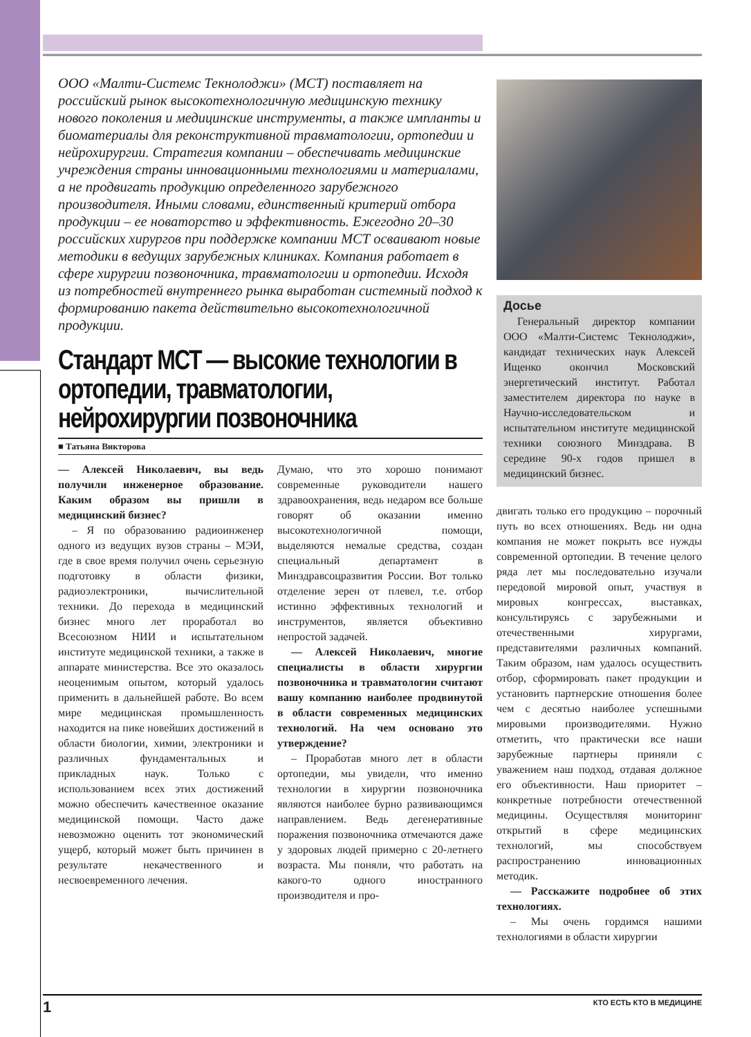ООО «Малти-Системс Текнолоджи» (МСТ) поставляет на российский рынок высокотехнологичную медицинскую технику нового поколения и медицинские инструменты, а также импланты и биоматериалы для реконструктивной травматологии, ортопедии и нейрохирургии. Стратегия компании – обеспечивать медицинские учреждения страны инновационными технологиями и материалами, а не продвигать продукцию определенного зарубежного производителя. Иными словами, единственный критерий отбора продукции – ее новаторство и эффективность. Ежегодно 20–30 российских хирургов при поддержке компании МСТ осваивают новые методики в ведущих зарубежных клиниках. Компания работает в сфере хирургии позвоночника, травматологии и ортопедии. Исходя из потребностей внутреннего рынка выработан системный подход к формированию пакета действительно высокотехнологичной продукции.
Стандарт МСТ — высокие технологии в ортопедии, травматологии, нейрохирургии позвоночника
■ Татьяна Викторова
— Алексей Николаевич, вы ведь получили инженерное образование. Каким образом вы пришли в медицинский бизнес?
– Я по образованию радиоинженер одного из ведущих вузов страны – МЭИ, где в свое время получил очень серьезную подготовку в области физики, радиоэлектроники, вычислительной техники. До перехода в медицинский бизнес много лет проработал во Всесоюзном НИИ и испытательном институте медицинской техники, а также в аппарате министерства. Все это оказалось неоценимым опытом, который удалось применить в дальнейшей работе. Во всем мире медицинская промышленность находится на пике новейших достижений в области биологии, химии, электроники и различных фундаментальных и прикладных наук. Только с использованием всех этих достижений можно обеспечить качественное оказание медицинской помощи. Часто даже невозможно оценить тот экономический ущерб, который может быть причинен в результате некачественного и несвоевременного лечения.
Думаю, что это хорошо понимают современные руководители нашего здравоохранения, ведь недаром все больше говорят об оказании именно высокотехнологичной помощи, выделяются немалые средства, создан специальный департамент в Минздравсоцразвития России. Вот только отделение зерен от плевел, т.е. отбор истинно эффективных технологий и инструментов, является объективно непростой задачей.
— Алексей Николаевич, многие специалисты в области хирургии позвоночника и травматологии считают вашу компанию наиболее продвинутой в области современных медицинских технологий. На чем основано это утверждение?
– Проработав много лет в области ортопедии, мы увидели, что именно технологии в хирургии позвоночника являются наиболее бурно развивающимся направлением. Ведь дегенеративные поражения позвоночника отмечаются даже у здоровых людей примерно с 20-летнего возраста. Мы поняли, что работать на какого-то одного иностранного производителя и про-
Досье
Генеральный директор компании ООО «Малти-Системс Текнолоджи», кандидат технических наук Алексей Ищенко окончил Московский энергетический институт. Работал заместителем директора по науке в Научно-исследовательском и испытательном институте медицинской техники союзного Минздрава. В середине 90-х годов пришел в медицинский бизнес.
двигать только его продукцию – порочный путь во всех отношениях. Ведь ни одна компания не может покрыть все нужды современной ортопедии. В течение целого ряда лет мы последовательно изучали передовой мировой опыт, участвуя в мировых конгрессах, выставках, консультируясь с зарубежными и отечественными хирургами, представителями различных компаний. Таким образом, нам удалось осуществить отбор, сформировать пакет продукции и установить партнерские отношения более чем с десятью наиболее успешными мировыми производителями. Нужно отметить, что практически все наши зарубежные партнеры приняли с уважением наш подход, отдавая должное его объективности. Наш приоритет – конкретные потребности отечественной медицины. Осуществляя мониторинг открытий в сфере медицинских технологий, мы способствуем распространению инновационных методик.
— Расскажите подробнее об этих технологиях.
– Мы очень гордимся нашими технологиями в области хирургии
1 КТО ЕСТЬ КТО В МЕДИЦИНЕ